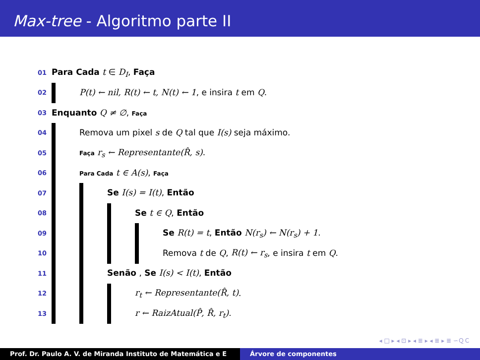Max-tree - Algoritmo parte II
| 01 | Para Cada t ∈ D<sub>I</sub> , Faça |
| 02 | P(t) ← nil, R(t) ← t, N(t) ← 1 , e insira t em Q . |
| 03 | Enquanto Q ≠ ∅ , Faça |
| 04 | Remova um pixel s de Q tal que I(s) seja máximo. |
| 05 | Faça r<sub>s</sub> ← Representante(R̂, s) . |
| 06 | Para Cada t ∈ A(s) , Faça |
| 07 | Se I(s) = I(t) , Então |
| 08 | Se t ∈ Q , Então |
| 09 | Se R(t) = t , Então N(r<sub>s</sub>) ← N(r<sub>s</sub>) + 1 . |
| 10 | Remova t de Q , R(t) ← r<sub>s</sub> , e insira t em Q . |
| 11 | Senão , Se I(s) < I(t) , Então |
| 12 | r<sub>t</sub> ← Representante(R̂, t) . |
| 13 | r ← RaizAtual(P̂, R̂, r<sub>t</sub>) . |
◂ □ ▸ ◂ ⊡ ▸ ◂ ≣ ▸ ◂ ≣ ▸ ≣ ∽ＱＣ
Prof. Dr. Paulo A. V. de Miranda Instituto de Matemática e E
Árvore de componentes